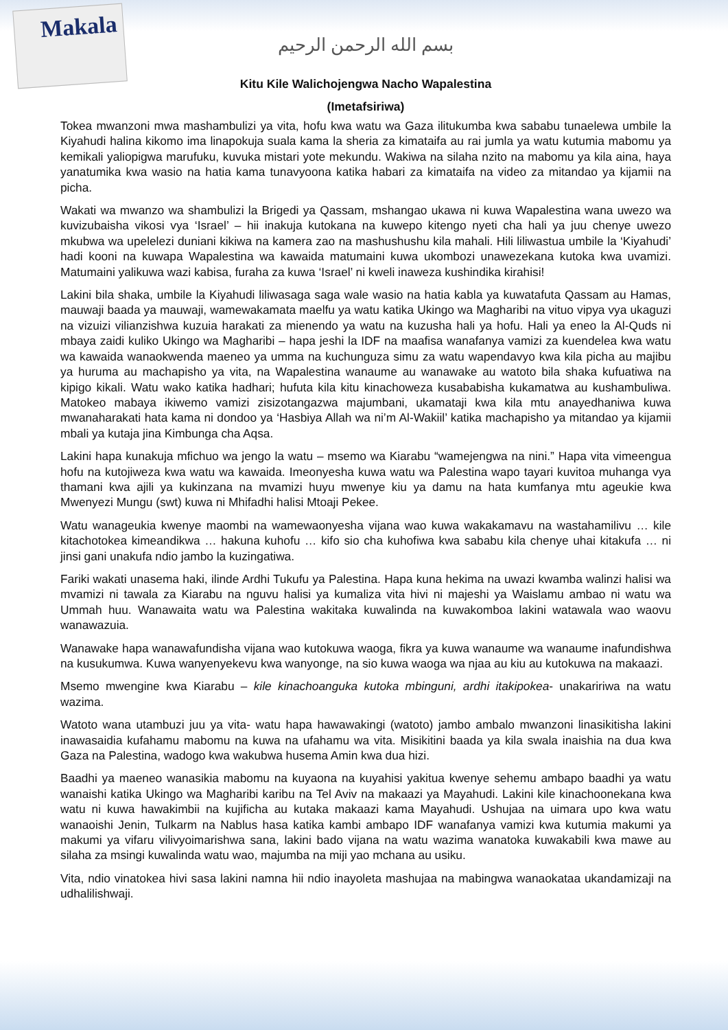Makala
بسم الله الرحمن الرحيم
Kitu Kile Walichojengwa Nacho Wapalestina
(Imetafsiriwa)
Tokea mwanzoni mwa mashambulizi ya vita, hofu kwa watu wa Gaza ilitukumba kwa sababu tunaelewa umbile la Kiyahudi halina kikomo ima linapokuja suala kama la sheria za kimataifa au rai jumla ya watu kutumia mabomu ya kemikali yaliopigwa marufuku, kuvuka mistari yote mekundu. Wakiwa na silaha nzito na mabomu ya kila aina, haya yanatumika kwa wasio na hatia kama tunavyoona katika habari za kimataifa na video za mitandao ya kijamii na picha.
Wakati wa mwanzo wa shambulizi la Brigedi ya Qassam, mshangao ukawa ni kuwa Wapalestina wana uwezo wa kuvizubaisha vikosi vya ‘Israel’ – hii inakuja kutokana na kuwepo kitengo nyeti cha hali ya juu chenye uwezo mkubwa wa upelelezi duniani kikiwa na kamera zao na mashushushu kila mahali. Hili liliwastua umbile la ‘Kiyahudi’ hadi kooni na kuwapa Wapalestina wa kawaida matumaini kuwa ukombozi unawezekana kutoka kwa uvamizi. Matumaini yalikuwa wazi kabisa, furaha za kuwa ‘Israel’ ni kweli inaweza kushindika kirahisi!
Lakini bila shaka, umbile la Kiyahudi liliwasaga saga wale wasio na hatia kabla ya kuwatafuta Qassam au Hamas, mauwaji baada ya mauwaji, wamewakamata maelfu ya watu katika Ukingo wa Magharibi na vituo vipya vya ukaguzi na vizuizi vilianzishwa kuzuia harakati za mienendo ya watu na kuzusha hali ya hofu. Hali ya eneo la Al-Quds ni mbaya zaidi kuliko Ukingo wa Magharibi – hapa jeshi la IDF na maafisa wanafanya vamizi za kuendelea kwa watu wa kawaida wanaokwenda maeneo ya umma na kuchunguza simu za watu wapendavyo kwa kila picha au majibu ya huruma au machapisho ya vita, na Wapalestina wanaume au wanawake au watoto bila shaka kufuatiwa na kipigo kikali. Watu wako katika hadhari; hufuta kila kitu kinachoweza kusababisha kukamatwa au kushambuliwa. Matokeo mabaya ikiwemo vamizi zisizotangazwa majumbani, ukamataji kwa kila mtu anayedhaniwa kuwa mwanaharakati hata kama ni dondoo ya ‘Hasbiya Allah wa ni’m Al-Wakiil’ katika machapisho ya mitandao ya kijamii mbali ya kutaja jina Kimbunga cha Aqsa.
Lakini hapa kunakuja mfichuo wa jengo la watu – msemo wa Kiarabu “wamejengwa na nini.” Hapa vita vimeengua hofu na kutojiweza kwa watu wa kawaida. Imeonyesha kuwa watu wa Palestina wapo tayari kuvitoa muhanga vya thamani kwa ajili ya kukinzana na mvamizi huyu mwenye kiu ya damu na hata kumfanya mtu ageukie kwa Mwenyezi Mungu (swt) kuwa ni Mhifadhi halisi Mtoaji Pekee.
Watu wanageukia kwenye maombi na wamewaonyesha vijana wao kuwa wakakamavu na wastahamilivu … kile kitachotokea kimeandikwa … hakuna kuhofu … kifo sio cha kuhofiwa kwa sababu kila chenye uhai kitakufa … ni jinsi gani unakufa ndio jambo la kuzingatiwa.
Fariki wakati unasema haki, ilinde Ardhi Tukufu ya Palestina. Hapa kuna hekima na uwazi kwamba walinzi halisi wa mvamizi ni tawala za Kiarabu na nguvu halisi ya kumaliza vita hivi ni majeshi ya Waislamu ambao ni watu wa Ummah huu. Wanawaita watu wa Palestina wakitaka kuwalinda na kuwakomboa lakini watawala wao waovu wanawazuia.
Wanawake hapa wanawafundisha vijana wao kutokuwa waoga, fikra ya kuwa wanaume wa wanaume inafundishwa na kusukumwa. Kuwa wanyenyekevu kwa wanyonge, na sio kuwa waoga wa njaa au kiu au kutokuwa na makaazi.
Msemo mwengine kwa Kiarabu – kile kinachoanguka kutoka mbinguni, ardhi itakipokea- unakaririwa na watu wazima.
Watoto wana utambuzi juu ya vita- watu hapa hawawakingi (watoto) jambo ambalo mwanzoni linasikitisha lakini inawasaidia kufahamu mabomu na kuwa na ufahamu wa vita. Misikitini baada ya kila swala inaishia na dua kwa Gaza na Palestina, wadogo kwa wakubwa husema Amin kwa dua hizi.
Baadhi ya maeneo wanasikia mabomu na kuyaona na kuyahisi yakitua kwenye sehemu ambapo baadhi ya watu wanaishi katika Ukingo wa Magharibi karibu na Tel Aviv na makaazi ya Mayahudi. Lakini kile kinachoonekana kwa watu ni kuwa hawakimbii na kujificha au kutaka makaazi kama Mayahudi. Ushujaa na uimara upo kwa watu wanaoishi Jenin, Tulkarm na Nablus hasa katika kambi ambapo IDF wanafanya vamizi kwa kutumia makumi ya makumi ya vifaru vilivyoimarishwa sana, lakini bado vijana na watu wazima wanatoka kuwakabili kwa mawe au silaha za msingi kuwalinda watu wao, majumba na miji yao mchana au usiku.
Vita, ndio vinatokea hivi sasa lakini namna hii ndio inayoleta mashujaa na mabingwa wanaokataa ukandamizaji na udhalilishwaji.